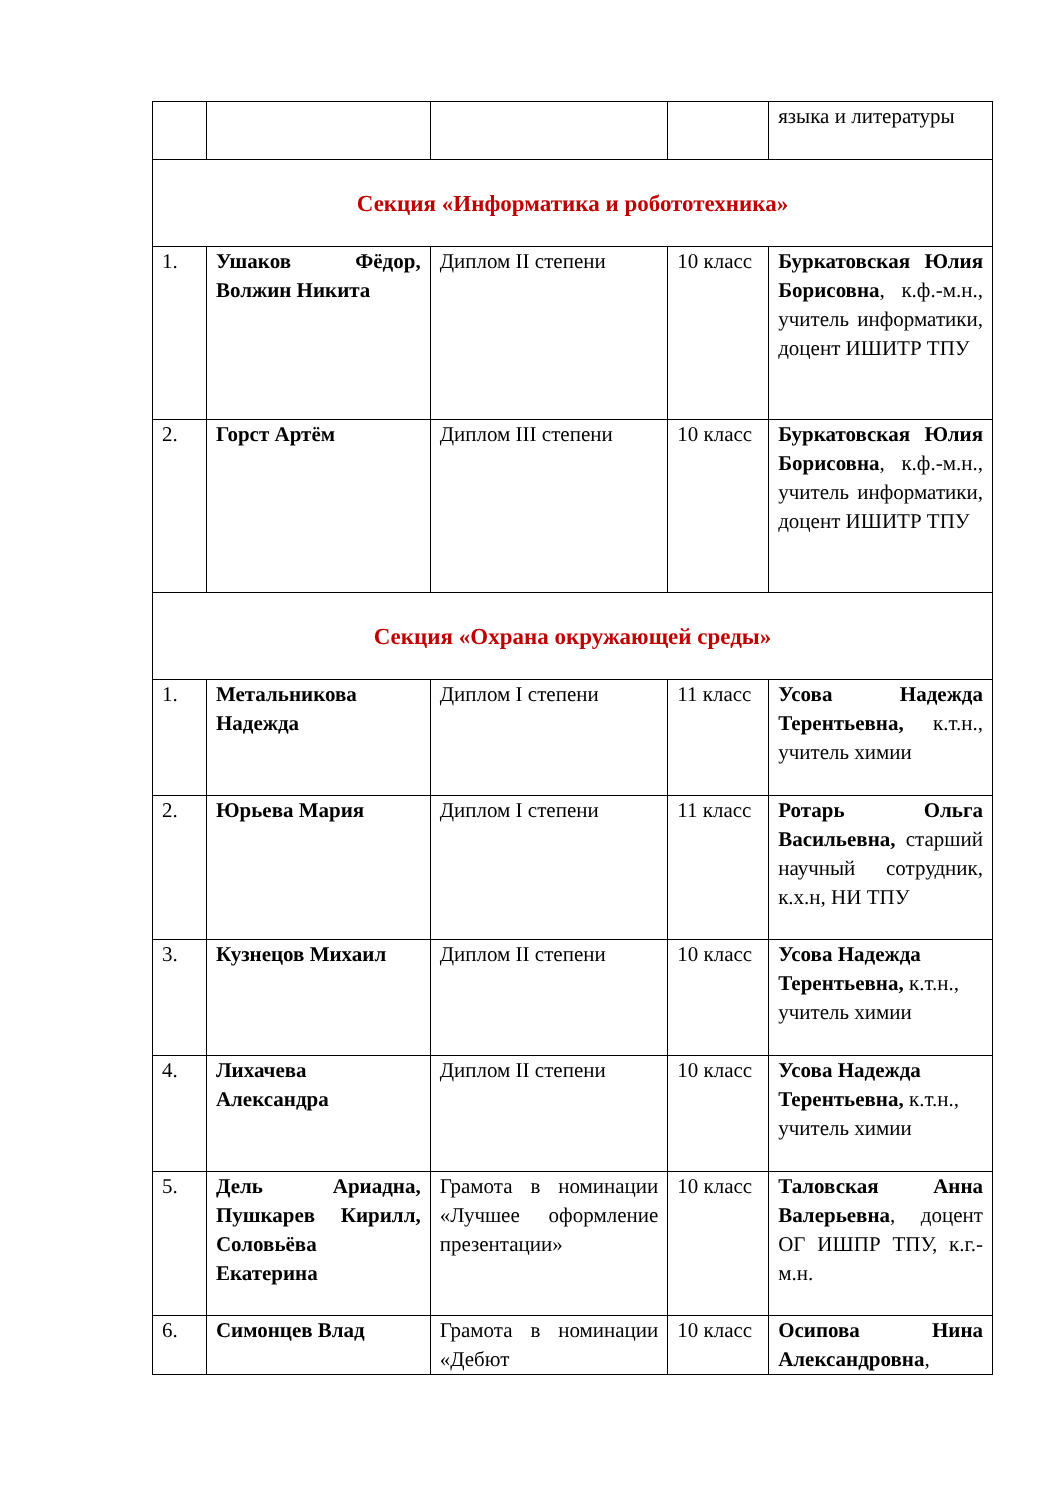| | | | | языка и литературы |
| Секция «Информатика и робототехника» | | | | |
| 1. | Ушаков Фёдор, Волжин Никита | Диплом II степени | 10 класс | Буркатовская Юлия Борисовна , к.ф.-м.н., учитель информатики, доцент ИШИТР ТПУ |
| 2. | Горст Артём | Диплом III степени | 10 класс | Буркатовская Юлия Борисовна , к.ф.-м.н., учитель информатики, доцент ИШИТР ТПУ |
| Секция «Охрана окружающей среды» | | | | |
| 1. | Метальникова Надежда | Диплом I степени | 11 класс | Усова Надежда Терентьевна, к.т.н., учитель химии |
| 2. | Юрьева Мария | Диплом I степени | 11 класс | Ротарь Ольга Васильевна, старший научный сотрудник, к.х.н, НИ ТПУ |
| 3. | Кузнецов Михаил | Диплом II степени | 10 класс | Усова Надежда Терентьевна, к.т.н., учитель химии |
| 4. | Лихачева Александра | Диплом II степени | 10 класс | Усова Надежда Терентьевна, к.т.н., учитель химии |
| 5. | Дель Ариадна, Пушкарев Кирилл, Соловьёва Екатерина | Грамота в номинации «Лучшее оформление презентации» | 10 класс | Таловская Анна Валерьевна , доцент ОГ ИШПР ТПУ, к.г.-м.н. |
| 6. | Симонцев Влад | Грамота в номинации «Дебют | 10 класс | Осипова Нина Александровна , |